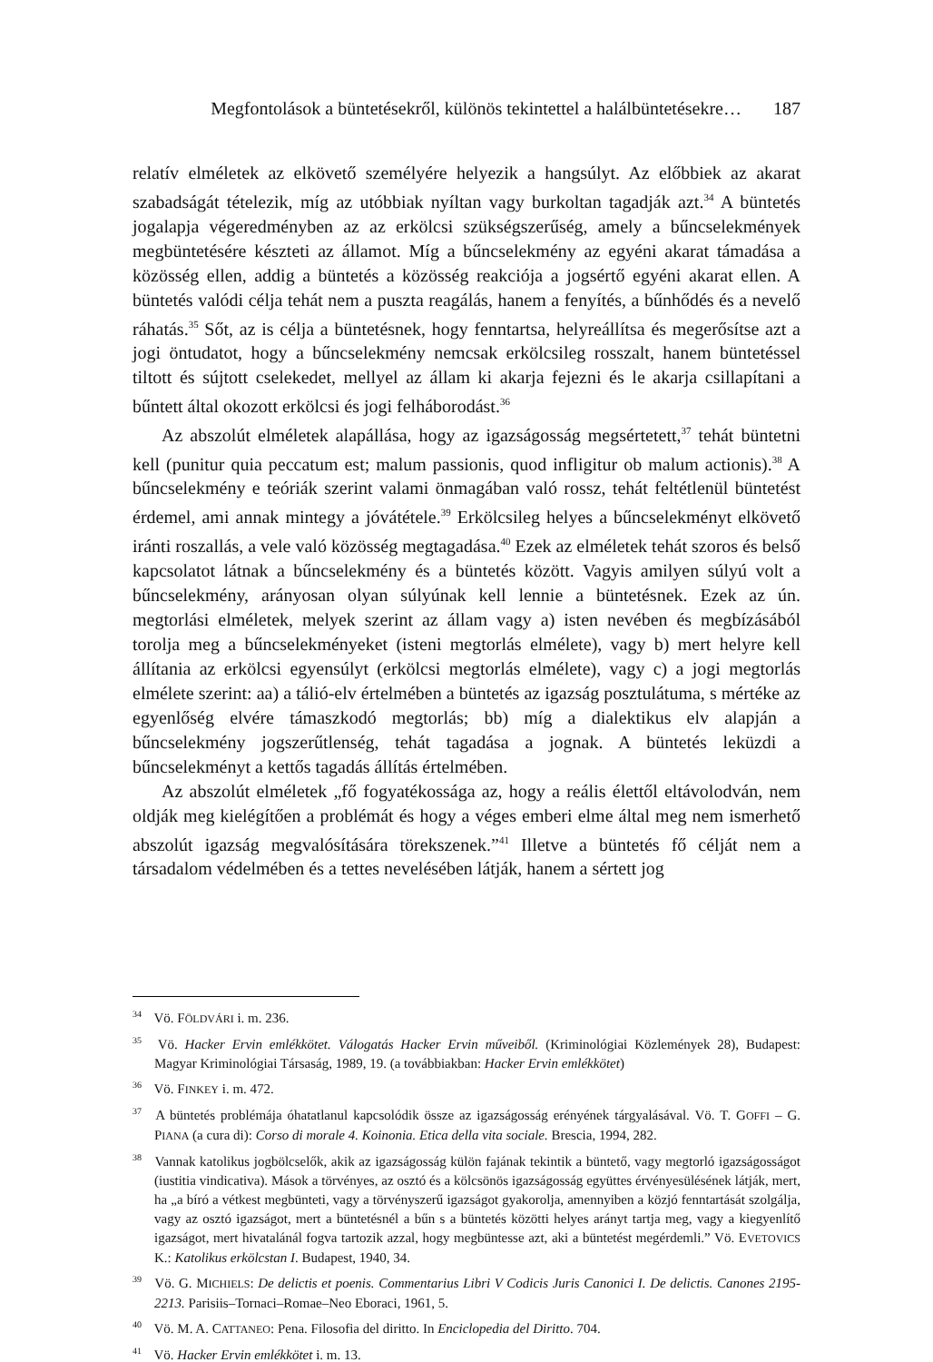Megfontolások a büntetésekről, különös tekintettel a halálbüntetésekre… 187
relatív elméletek az elkövető személyére helyezik a hangsúlyt. Az előbbiek az akarat szabadságát tételezik, míg az utóbbiak nyíltan vagy burkoltan tagadják azt.<sup>34</sup> A büntetés jogalapja végeredményben az az erkölcsi szükségszerűség, amely a bűncselekmények megbüntetésére készteti az államot. Míg a bűncselekmény az egyéni akarat támadása a közösség ellen, addig a büntetés a közösség reakciója a jogsértő egyéni akarat ellen. A büntetés valódi célja tehát nem a puszta reagálás, hanem a fenyítés, a bűnhődés és a nevelő ráhatás.<sup>35</sup> Sőt, az is célja a büntetésnek, hogy fenntartsa, helyreállítsa és megerősítse azt a jogi öntudatot, hogy a bűncselekmény nemcsak erkölcsileg rosszalt, hanem büntetéssel tiltott és sújtott cselekedet, mellyel az állam ki akarja fejezni és le akarja csillapítani a bűntett által okozott erkölcsi és jogi felháborodást.<sup>36</sup>
Az abszolút elméletek alapállása, hogy az igazságosság megsértetett,<sup>37</sup> tehát büntetni kell (punitur quia peccatum est; malum passionis, quod infligitur ob malum actionis).<sup>38</sup> A bűncselekmény e teóriák szerint valami önmagában való rossz, tehát feltétlenül büntetést érdemel, ami annak mintegy a jóvátétele.<sup>39</sup> Erkölcsileg helyes a bűncselekményt elkövető iránti roszallás, a vele való közösség megtagadása.<sup>40</sup> Ezek az elméletek tehát szoros és belső kapcsolatot látnak a bűncselekmény és a büntetés között. Vagyis amilyen súlyú volt a bűncselekmény, arányosan olyan súlyúnak kell lennie a büntetésnek. Ezek az ún. megtorlási elméletek, melyek szerint az állam vagy a) isten nevében és megbízásából torolja meg a bűncselekményeket (isteni megtorlás elmélete), vagy b) mert helyre kell állítania az erkölcsi egyensúlyt (erkölcsi megtorlás elmélete), vagy c) a jogi megtorlás elmélete szerint: aa) a tálió-elv értelmében a büntetés az igazság posztulátuma, s mértéke az egyenlőség elvére támaszkodó megtorlás; bb) míg a dialektikus elv alapján a bűncselekmény jogszerűtlenség, tehát tagadása a jognak. A büntetés leküzdi a bűncselekményt a kettős tagadás állítás értelmében.
Az abszolút elméletek „fő fogyatékossága az, hogy a reális élettől eltávolodván, nem oldják meg kielégítően a problémát és hogy a véges emberi elme által meg nem ismerhető abszolút igazság megvalósítására törekszenek.”<sup>41</sup> Illetve a büntetés fő célját nem a társadalom védelmében és a tettes nevelésében látják, hanem a sértett jog
<sup>34</sup> Vö. FÖLDVÁRI i. m. 236.
<sup>35</sup> Vö. Hacker Ervin emlékkötet. Válogatás Hacker Ervin műveiből. (Kriminológiai Közlemények 28), Budapest: Magyar Kriminológiai Társaság, 1989, 19. (a továbbiakban: Hacker Ervin emlékkötet)
<sup>36</sup> Vö. FINKEY i. m. 472.
<sup>37</sup> A büntetés problémája óhatatlanul kapcsolódik össze az igazságosság erényének tárgyalásával. Vö. T. GOFFI – G. PIANA (a cura di): Corso di morale 4. Koinonia. Etica della vita sociale. Brescia, 1994, 282.
<sup>38</sup> Vannak katolikus jogbölcselők, akik az igazságosság külön fajának tekintik a büntető, vagy megtorló igazságosságot (iustitia vindicativa). Mások a törvényes, az osztó és a kölcsönös igazságosság együttes érvényesülésének látják, mert, ha „a bíró a vétkest megbünteti, vagy a törvényszerű igazságot gyakorolja, amennyiben a közjó fenntartását szolgálja, vagy az osztó igazságot, mert a büntetésnél a bűn s a büntetés közötti helyes arányt tartja meg, vagy a kiegyenlítő igazságot, mert hivatalánál fogva tartozik azzal, hogy megbüntesse azt, aki a büntetést megérdemli.” Vö. EVETOVICS K.: Katolikus erkölcstan I. Budapest, 1940, 34.
<sup>39</sup> Vö. G. MICHIELS: De delictis et poenis. Commentarius Libri V Codicis Juris Canonici I. De delictis. Canones 2195-2213. Parisiis–Tornaci–Romae–Neo Eboraci, 1961, 5.
<sup>40</sup> Vö. M. A. CATTANEO: Pena. Filosofia del diritto. In Enciclopedia del Diritto. 704.
<sup>41</sup> Vö. Hacker Ervin emlékkötet i. m. 13.